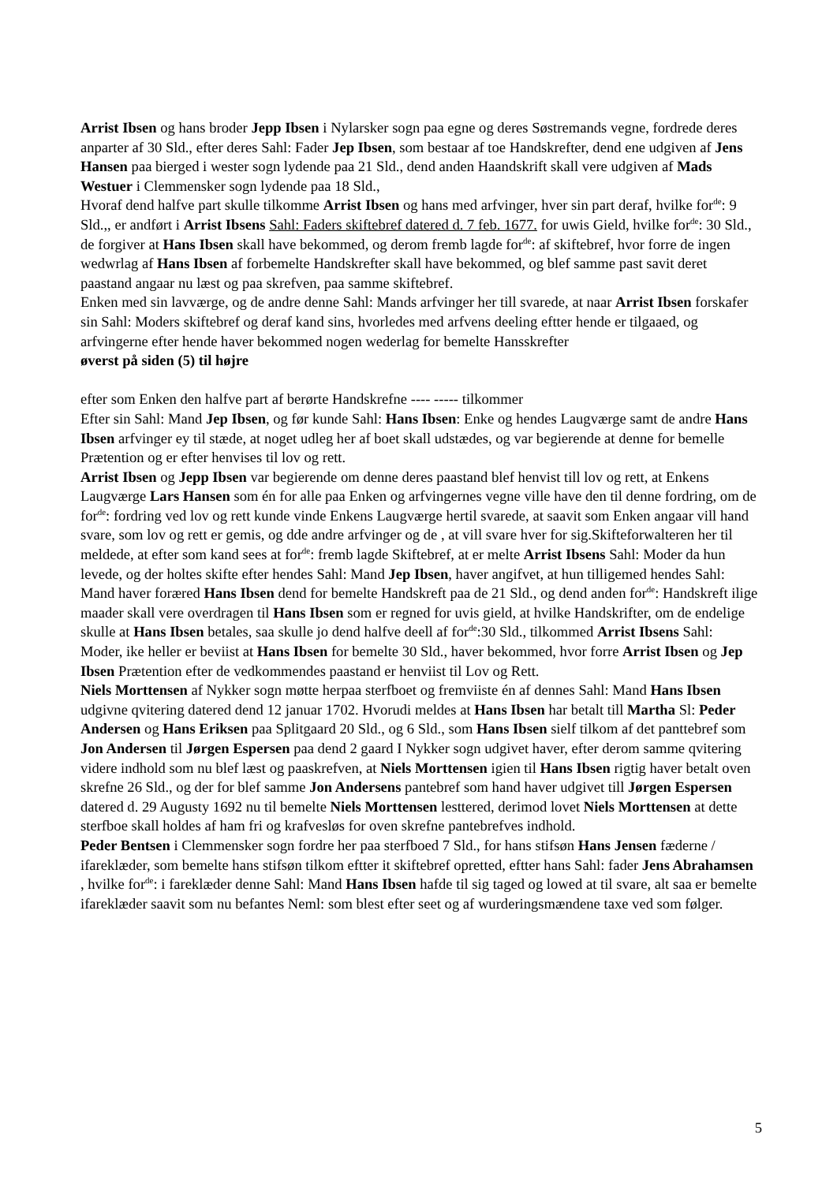Arrist Ibsen og hans broder Jepp Ibsen i Nylarsker sogn paa egne og deres Søstremands vegne, fordrede deres anparter af 30 Sld., efter deres Sahl: Fader Jep Ibsen, som bestaar af toe Handskrefter, dend ene udgiven af Jens Hansen paa bierged i wester sogn lydende paa 21 Sld., dend anden Haandskrift skall vere udgiven af Mads Westuer i Clemmensker sogn lydende paa 18 Sld.,
Hvoraf dend halfve part skulle tilkomme Arrist Ibsen og hans med arfvinger, hver sin part deraf, hvilke for<sup>de</sup>: 9 Sld.,, er andført i Arrist Ibsens Sahl: Faders skiftebref datered d. 7 feb. 1677. for uwis Gield, hvilke for<sup>de</sup>: 30 Sld., de forgiver at Hans Ibsen skall have bekommed, og derom fremb lagde for<sup>de</sup>: af skiftebref, hvor forre de ingen wedwrlag af Hans Ibsen af forbemelte Handskrefter skall have bekommed, og blef samme past savit deret paastand angaar nu læst og paa skrefven, paa samme skiftebref.
Enken med sin lavværge, og de andre denne Sahl: Mands arfvinger her till svarede, at naar Arrist Ibsen forskafer sin Sahl: Moders skiftebref og deraf kand sins, hvorledes med arfvens deeling eftter hende er tilgaaed, og arfvingerne efter hende haver bekommed nogen wederlag for bemelte Hansskrefter
øverst på siden (5) til højre
efter som Enken den halfve part af berørte Handskrefne ---- ----- tilkommer
Efter sin Sahl: Mand Jep Ibsen, og før kunde Sahl: Hans Ibsen: Enke og hendes Laugværge samt de andre Hans Ibsen arfvinger ey til stæde, at noget udleg her af boet skall udstædes, og var begierende at denne for bemelle Prætention og er efter henvises til lov og rett.
Arrist Ibsen og Jepp Ibsen var begierende om denne deres paastand blef henvist till lov og rett, at Enkens Laugværge Lars Hansen som én for alle paa Enken og arfvingernes vegne ville have den til denne fordring, om de for<sup>de</sup>: fordring ved lov og rett kunde vinde Enkens Laugværge hertil svarede, at saavit som Enken angaar vill hand svare, som lov og rett er gemis, og dde andre arfvinger og de , at vill svare hver for sig.Skifteforwalteren her til meldede, at efter som kand sees at for<sup>de</sup>: fremb lagde Skiftebref, at er melte Arrist Ibsens Sahl: Moder da hun levede, og der holtes skifte efter hendes Sahl: Mand Jep Ibsen, haver angifvet, at hun tilligemed hendes Sahl: Mand haver foræred Hans Ibsen dend for bemelte Handskreft paa de 21 Sld., og dend anden for<sup>de</sup>: Handskreft ilige maader skall vere overdragen til Hans Ibsen som er regned for uvis gield, at hvilke Handskrifter, om de endelige skulle at Hans Ibsen betales, saa skulle jo dend halfve deell af for<sup>de</sup>:30 Sld., tilkommed Arrist Ibsens Sahl: Moder, ike heller er beviist at Hans Ibsen for bemelte 30 Sld., haver bekommed, hvor forre Arrist Ibsen og Jep Ibsen Prætention efter de vedkommendes paastand er henviist til Lov og Rett.
Niels Morttensen af Nykker sogn møtte herpaa sterfboet og fremviiste én af dennes Sahl: Mand Hans Ibsen udgivne qvitering datered dend 12 januar 1702. Hvorudi meldes at Hans Ibsen har betalt till Martha Sl: Peder Andersen og Hans Eriksen paa Splitgaard 20 Sld., og 6 Sld., som Hans Ibsen sielf tilkom af det panttebref som Jon Andersen til Jørgen Espersen paa dend 2 gaard I Nykker sogn udgivet haver, efter derom samme qvitering videre indhold som nu blef læst og paaskrefven, at Niels Morttensen igien til Hans Ibsen rigtig haver betalt oven skrefne 26 Sld., og der for blef samme Jon Andersens pantebref som hand haver udgivet till Jørgen Espersen datered d. 29 Augusty 1692 nu til bemelte Niels Morttensen lesttered, derimod lovet Niels Morttensen at dette sterfboe skall holdes af ham fri og krafvesløs for oven skrefne pantebrefves indhold.
Peder Bentsen i Clemmensker sogn fordre her paa sterfboed 7 Sld., for hans stifsøn Hans Jensen fæderne / ifareklæder, som bemelte hans stifsøn tilkom eftter it skiftebref opretted, eftter hans Sahl: fader Jens Abrahamsen , hvilke for<sup>de</sup>: i fareklæder denne Sahl: Mand Hans Ibsen hafde til sig taged og lowed at til svare, alt saa er bemelte ifareklæder saavit som nu befantes Neml: som blest efter seet og af wurderingsmændene taxe ved som følger.
5